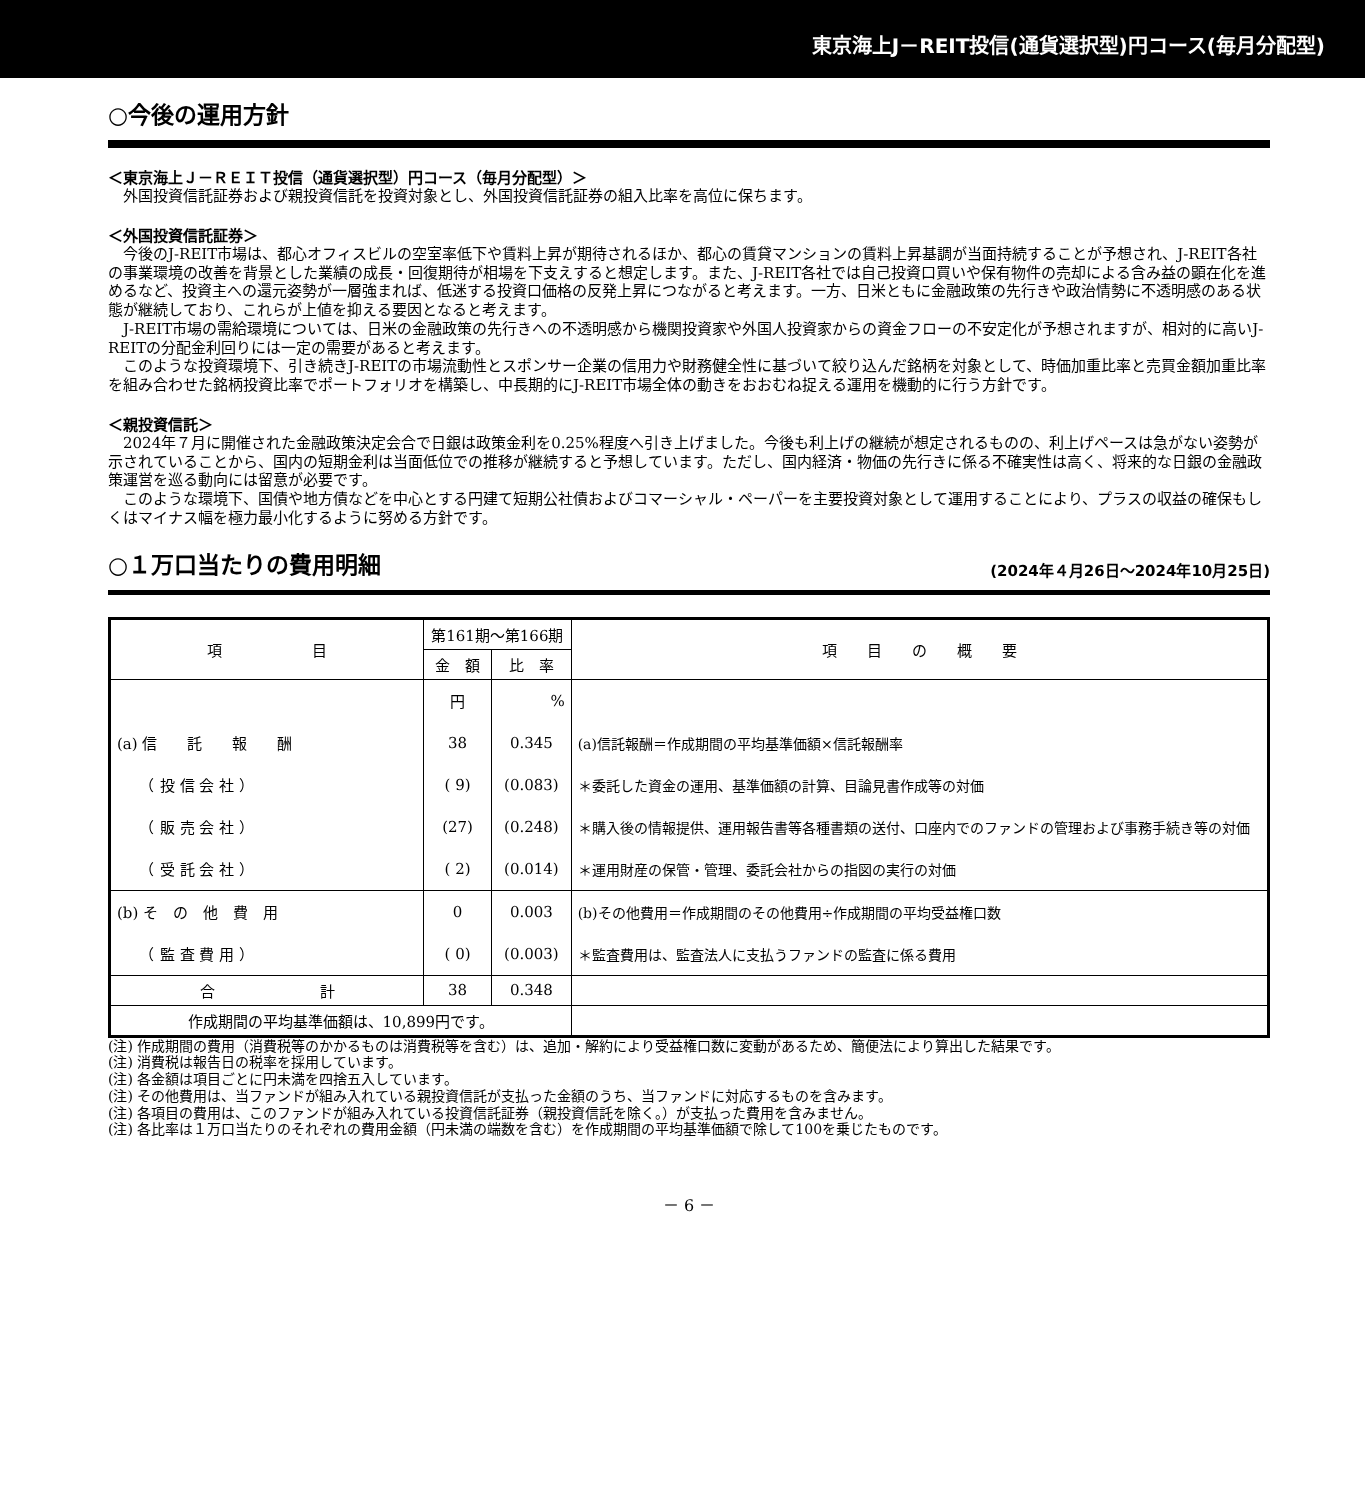東京海上J－REIT投信(通貨選択型)円コース(毎月分配型)
○今後の運用方針
＜東京海上Ｊ－ＲＥＩＴ投信（通貨選択型）円コース（毎月分配型）＞
外国投資信託証券および親投資信託を投資対象とし、外国投資信託証券の組入比率を高位に保ちます。
＜外国投資信託証券＞
今後のJ-REIT市場は、都心オフィスビルの空室率低下や賃料上昇が期待されるほか、都心の賃貸マンションの賃料上昇基調が当面持続することが予想され、J-REIT各社の事業環境の改善を背景とした業績の成長・回復期待が相場を下支えすると想定します。また、J-REIT各社では自己投資口買いや保有物件の売却による含み益の顕在化を進めるなど、投資主への還元姿勢が一層強まれば、低迷する投資口価格の反発上昇につながると考えます。一方、日米ともに金融政策の先行きや政治情勢に不透明感のある状態が継続しており、これらが上値を抑える要因となると考えます。
J-REIT市場の需給環境については、日米の金融政策の先行きへの不透明感から機関投資家や外国人投資家からの資金フローの不安定化が予想されますが、相対的に高いJ-REITの分配金利回りには一定の需要があると考えます。
このような投資環境下、引き続きJ-REITの市場流動性とスポンサー企業の信用力や財務健全性に基づいて絞り込んだ銘柄を対象として、時価加重比率と売買金額加重比率を組み合わせた銘柄投資比率でポートフォリオを構築し、中長期的にJ-REIT市場全体の動きをおおむね捉える運用を機動的に行う方針です。
＜親投資信託＞
2024年７月に開催された金融政策決定会合で日銀は政策金利を0.25%程度へ引き上げました。今後も利上げの継続が想定されるものの、利上げペースは急がない姿勢が示されていることから、国内の短期金利は当面低位での推移が継続すると予想しています。ただし、国内経済・物価の先行きに係る不確実性は高く、将来的な日銀の金融政策運営を巡る動向には留意が必要です。
このような環境下、国債や地方債などを中心とする円建て短期公社債およびコマーシャル・ペーパーを主要投資対象として運用することにより、プラスの収益の確保もしくはマイナス幅を極力最小化するように努める方針です。
○１万口当たりの費用明細 (2024年４月26日～2024年10月25日)
| 項 目 | 第161期～第166期 | | 項 目 の 概 要 |
| --- | --- | --- | --- |
| | 金 額 | 比 率 | |
| | 円 | % | |
| (a) 信 託 報 酬 | 38 | 0.345 | (a)信託報酬＝作成期間の平均基準価額×信託報酬率 |
| （ 投 信 会 社 ） | ( 9) | (0.083) | ＊委託した資金の運用、基準価額の計算、目論見書作成等の対価 |
| （ 販 売 会 社 ） | (27) | (0.248) | ＊購入後の情報提供、運用報告書等各種書類の送付、口座内でのファンドの管理および事務手続き等の対価 |
| （ 受 託 会 社 ） | ( 2) | (0.014) | ＊運用財産の保管・管理、委託会社からの指図の実行の対価 |
| (b) そ の 他 費 用 | 0 | 0.003 | (b)その他費用＝作成期間のその他費用÷作成期間の平均受益権口数 |
| （ 監 査 費 用 ） | ( 0) | (0.003) | ＊監査費用は、監査法人に支払うファンドの監査に係る費用 |
| 合 計 | 38 | 0.348 | |
| 作成期間の平均基準価額は、10,899円です。 | | | |
(注) 作成期間の費用（消費税等のかかるものは消費税等を含む）は、追加・解約により受益権口数に変動があるため、簡便法により算出した結果です。
(注) 消費税は報告日の税率を採用しています。
(注) 各金額は項目ごとに円未満を四捨五入しています。
(注) その他費用は、当ファンドが組み入れている親投資信託が支払った金額のうち、当ファンドに対応するものを含みます。
(注) 各項目の費用は、このファンドが組み入れている投資信託証券（親投資信託を除く。）が支払った費用を含みません。
(注) 各比率は１万口当たりのそれぞれの費用金額（円未満の端数を含む）を作成期間の平均基準価額で除して100を乗じたものです。
－ 6 －